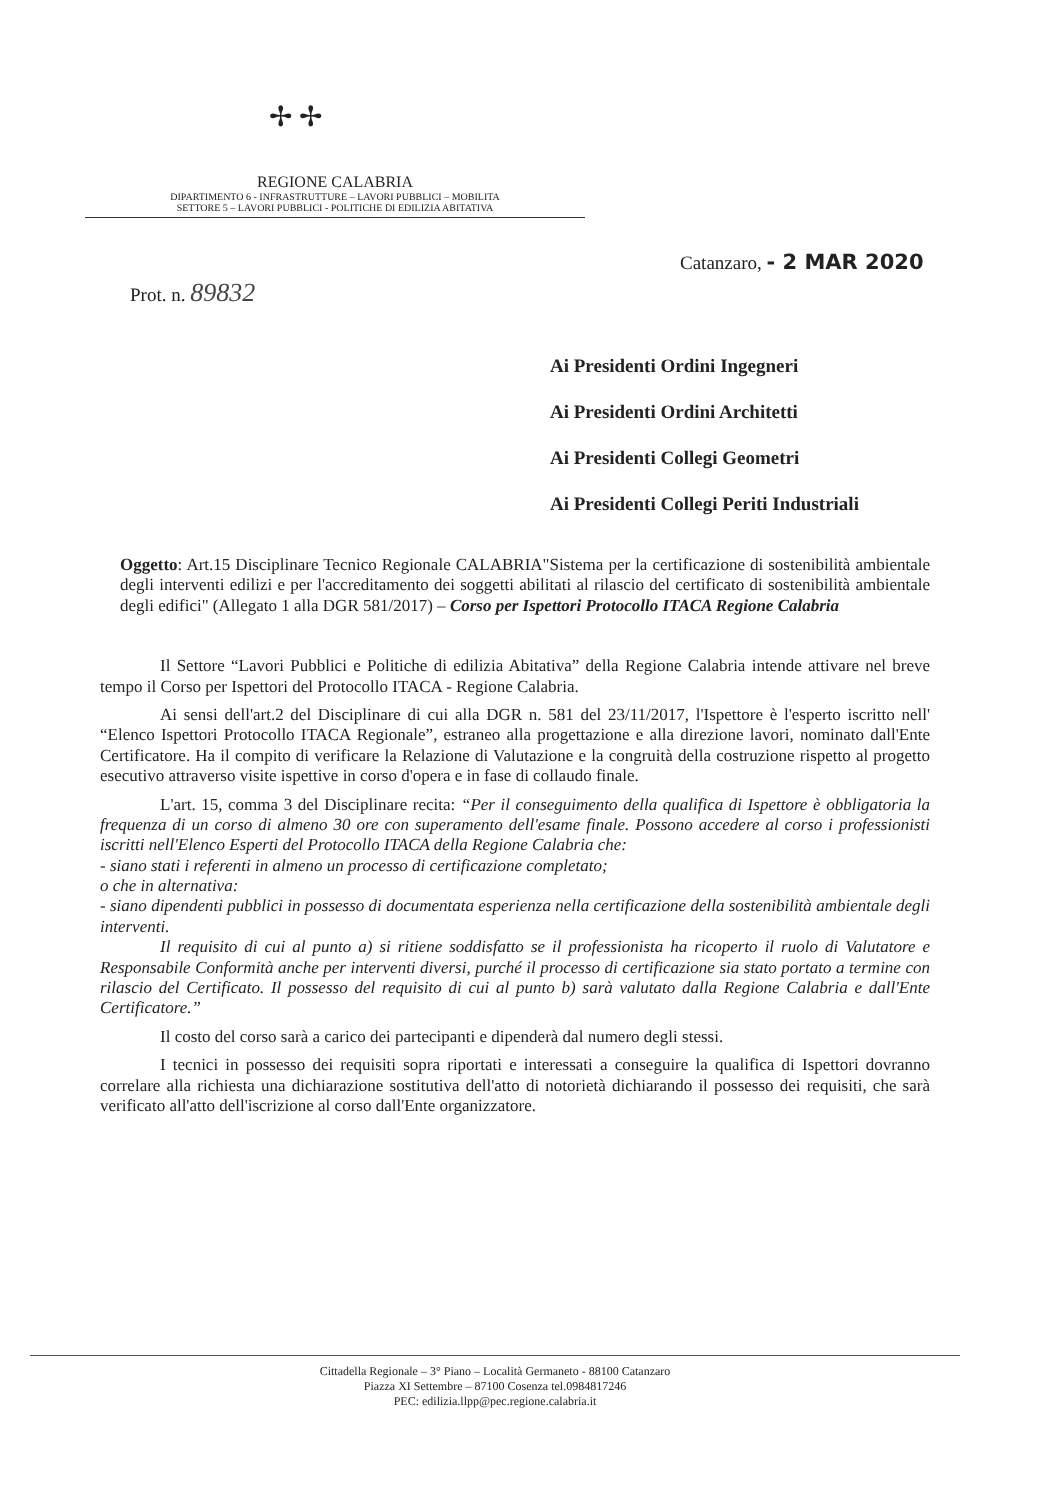✢ ✢
REGIONE CALABRIA
DIPARTIMENTO 6 - INFRASTRUTTURE – LAVORI PUBBLICI – MOBILITA
SETTORE 5 – LAVORI PUBBLICI - POLITICHE DI EDILIZIA ABITATIVA
Catanzaro, - 2 MAR 2020
Prot. n. 89832
Ai Presidenti Ordini Ingegneri
Ai Presidenti Ordini Architetti
Ai Presidenti Collegi Geometri
Ai Presidenti Collegi Periti Industriali
Oggetto: Art.15 Disciplinare Tecnico Regionale CALABRIA"Sistema per la certificazione di sostenibilità ambientale degli interventi edilizi e per l'accreditamento dei soggetti abilitati al rilascio del certificato di sostenibilità ambientale degli edifici" (Allegato 1 alla DGR 581/2017) – Corso per Ispettori Protocollo ITACA Regione Calabria
Il Settore “Lavori Pubblici e Politiche di edilizia Abitativa” della Regione Calabria intende attivare nel breve tempo il Corso per Ispettori del Protocollo ITACA - Regione Calabria.
Ai sensi dell'art.2 del Disciplinare di cui alla DGR n. 581 del 23/11/2017, l'Ispettore è l'esperto iscritto nell' “Elenco Ispettori Protocollo ITACA Regionale”, estraneo alla progettazione e alla direzione lavori, nominato dall'Ente Certificatore. Ha il compito di verificare la Relazione di Valutazione e la congruità della costruzione rispetto al progetto esecutivo attraverso visite ispettive in corso d'opera e in fase di collaudo finale.
L'art. 15, comma 3 del Disciplinare recita: “Per il conseguimento della qualifica di Ispettore è obbligatoria la frequenza di un corso di almeno 30 ore con superamento dell'esame finale. Possono accedere al corso i professionisti iscritti nell'Elenco Esperti del Protocollo ITACA della Regione Calabria che:
- siano stati i referenti in almeno un processo di certificazione completato;
o che in alternativa:
- siano dipendenti pubblici in possesso di documentata esperienza nella certificazione della sostenibilità ambientale degli interventi.
Il requisito di cui al punto a) si ritiene soddisfatto se il professionista ha ricoperto il ruolo di Valutatore e Responsabile Conformità anche per interventi diversi, purché il processo di certificazione sia stato portato a termine con rilascio del Certificato. Il possesso del requisito di cui al punto b) sarà valutato dalla Regione Calabria e dall'Ente Certificatore.”
Il costo del corso sarà a carico dei partecipanti e dipenderà dal numero degli stessi.
I tecnici in possesso dei requisiti sopra riportati e interessati a conseguire la qualifica di Ispettori dovranno correlare alla richiesta una dichiarazione sostitutiva dell'atto di notorietà dichiarando il possesso dei requisiti, che sarà verificato all'atto dell'iscrizione al corso dall'Ente organizzatore.
Cittadella Regionale – 3° Piano – Località Germaneto - 88100 Catanzaro
Piazza XI Settembre – 87100 Cosenza tel.0984817246
PEC: edilizia.llpp@pec.regione.calabria.it